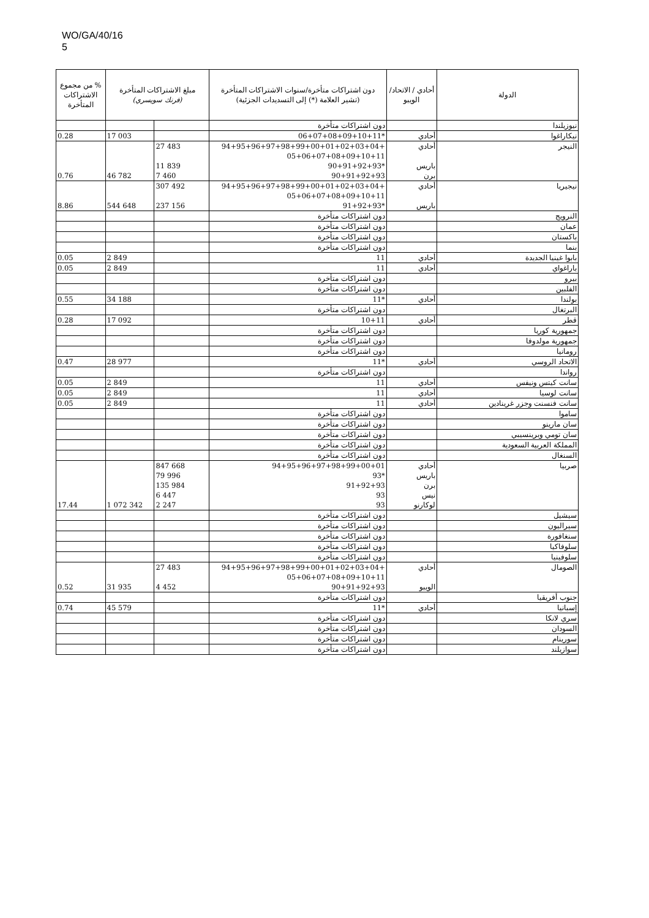WO/GA/40/16
5
| الدولة | أحادي / الاتحاد/ الويبو | دون اشتراكات متأخرة/سنوات الاشتراكات المتأخرة (تشير العلامة (*) إلى التسديدات الجزئية) | مبلغ الاشتراكات المتأخرة (فرنك سويسري) | | % من مجموع الاشتراكات المتأخرة |
| --- | --- | --- | --- | --- | --- |
| نيوزيلندا | | دون اشتراكات متأخرة | | | |
| نيكاراغوا | أحادي | *06+07+08+09+10+11 | | 17 003 | 0.28 |
| النيجر | أحادي باريس برن | +94+95+96+97+98+99+00+01+02+03+04 05+06+07+08+09+10+11 *90+91+92+93 90+91+92+93 | 27 483 11 839 7 460 | 46 782 | 0.76 |
| نيجيريا | أحادي باريس | +94+95+96+97+98+99+00+01+02+03+04 05+06+07+08+09+10+11 *91+92+93 | 307 492 237 156 | 544 648 | 8.86 |
| النرويج | | دون اشتراكات متأخرة | | | |
| عمان | | دون اشتراكات متأخرة | | | |
| باكستان | | دون اشتراكات متأخرة | | | |
| بنما | | دون اشتراكات متأخرة | | | |
| بابوا غينيا الجديدة | أحادي | 11 | | 2 849 | 0.05 |
| باراغواي | أحادي | 11 | | 2 849 | 0.05 |
| بيرو | | دون اشتراكات متأخرة | | | |
| الفلبين | | دون اشتراكات متأخرة | | | |
| بولندا | أحادي | *11 | | 34 188 | 0.55 |
| البرتغال | | دون اشتراكات متأخرة | | | |
| قطر | أحادي | 10+11 | | 17 092 | 0.28 |
| جمهورية كوريا | | دون اشتراكات متأخرة | | | |
| جمهورية مولدوفا | | دون اشتراكات متأخرة | | | |
| رومانيا | | دون اشتراكات متأخرة | | | |
| الاتحاد الروسي | أحادي | *11 | | 28 977 | 0.47 |
| رواندا | | دون اشتراكات متأخرة | | | |
| سانت كيتس ونيفس | أحادي | 11 | | 2 849 | 0.05 |
| سانت لوسيا | أحادي | 11 | | 2 849 | 0.05 |
| سانت فنسنت وجزر غرينادين | أحادي | 11 | | 2 849 | 0.05 |
| ساموا | | دون اشتراكات متأخرة | | | |
| سان مارينو | | دون اشتراكات متأخرة | | | |
| سان تومي وبرينسيبي | | دون اشتراكات متأخرة | | | |
| المملكة العربية السعودية | | دون اشتراكات متأخرة | | | |
| السنغال | | دون اشتراكات متأخرة | | | |
| صربيا | أحادي باريس برن نيس لوكارنو | 94+95+96+97+98+99+00+01 *93 91+92+93 93 93 | 847 668 79 996 135 984 6 447 2 247 | 1 072 342 | 17.44 |
| سيشيل | | دون اشتراكات متأخرة | | | |
| سيراليون | | دون اشتراكات متأخرة | | | |
| سنغافورة | | دون اشتراكات متأخرة | | | |
| سلوفاكيا | | دون اشتراكات متأخرة | | | |
| سلوفينيا | | دون اشتراكات متأخرة | | | |
| الصومال | أحادي الويبو | +94+95+96+97+98+99+00+01+02+03+04 05+06+07+08+09+10+11 90+91+92+93 | 27 483 4 452 | 31 935 | 0.52 |
| جنوب أفريقيا | | دون اشتراكات متأخرة | | | |
| إسبانيا | أحادي | *11 | | 45 579 | 0.74 |
| سري لانكا | | دون اشتراكات متأخرة | | | |
| السودان | | دون اشتراكات متأخرة | | | |
| سورينام | | دون اشتراكات متأخرة | | | |
| سوازيلند | | دون اشتراكات متأخرة | | | |